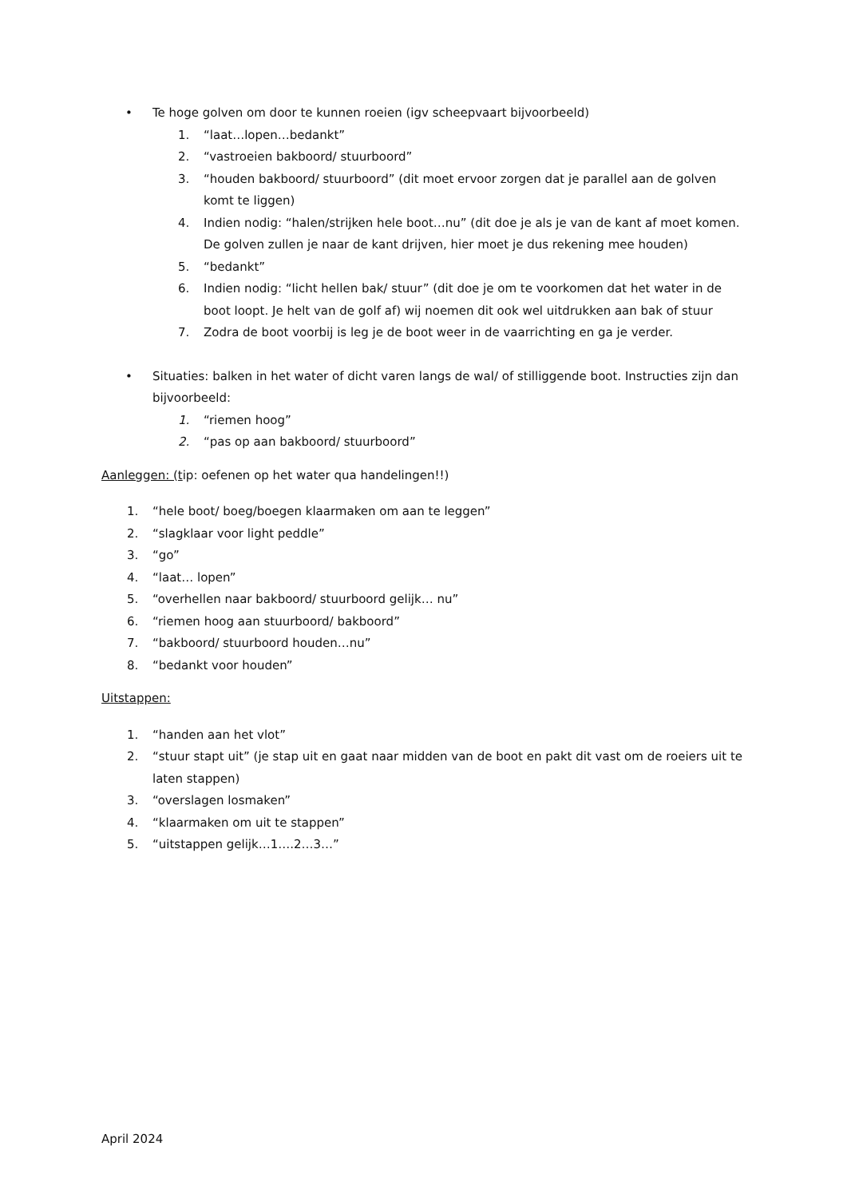• Te hoge golven om door te kunnen roeien (igv scheepvaart bijvoorbeeld)
1. “laat…lopen…bedankt”
2. “vastroeien bakboord/ stuurboord”
3. “houden bakboord/ stuurboord” (dit moet ervoor zorgen dat je parallel aan de golven komt te liggen)
4. Indien nodig: “halen/strijken hele boot…nu” (dit doe je als je van de kant af moet komen. De golven zullen je naar de kant drijven, hier moet je dus rekening mee houden)
5. “bedankt”
6. Indien nodig: “licht hellen bak/ stuur” (dit doe je om te voorkomen dat het water in de boot loopt. Je helt van de golf af) wij noemen dit ook wel uitdrukken aan bak of stuur
7. Zodra de boot voorbij is leg je de boot weer in de vaarrichting en ga je verder.
• Situaties: balken in het water of dicht varen langs de wal/ of stilliggende boot. Instructies zijn dan bijvoorbeeld:
1. “riemen hoog”
2. “pas op aan bakboord/ stuurboord”
Aanleggen: (tip: oefenen op het water qua handelingen!!)
1. “hele boot/ boeg/boegen klaarmaken om aan te leggen”
2. “slagklaar voor light peddle”
3. “go”
4. “laat… lopen”
5. “overhellen naar bakboord/ stuurboord gelijk… nu”
6. “riemen hoog aan stuurboord/ bakboord”
7. “bakboord/ stuurboord houden…nu”
8. “bedankt voor houden”
Uitstappen:
1. “handen aan het vlot”
2. “stuur stapt uit” (je stap uit en gaat naar midden van de boot en pakt dit vast om de roeiers uit te laten stappen)
3. “overslagen losmaken”
4. “klaarmaken om uit te stappen”
5. “uitstappen gelijk…1….2…3…”
April 2024